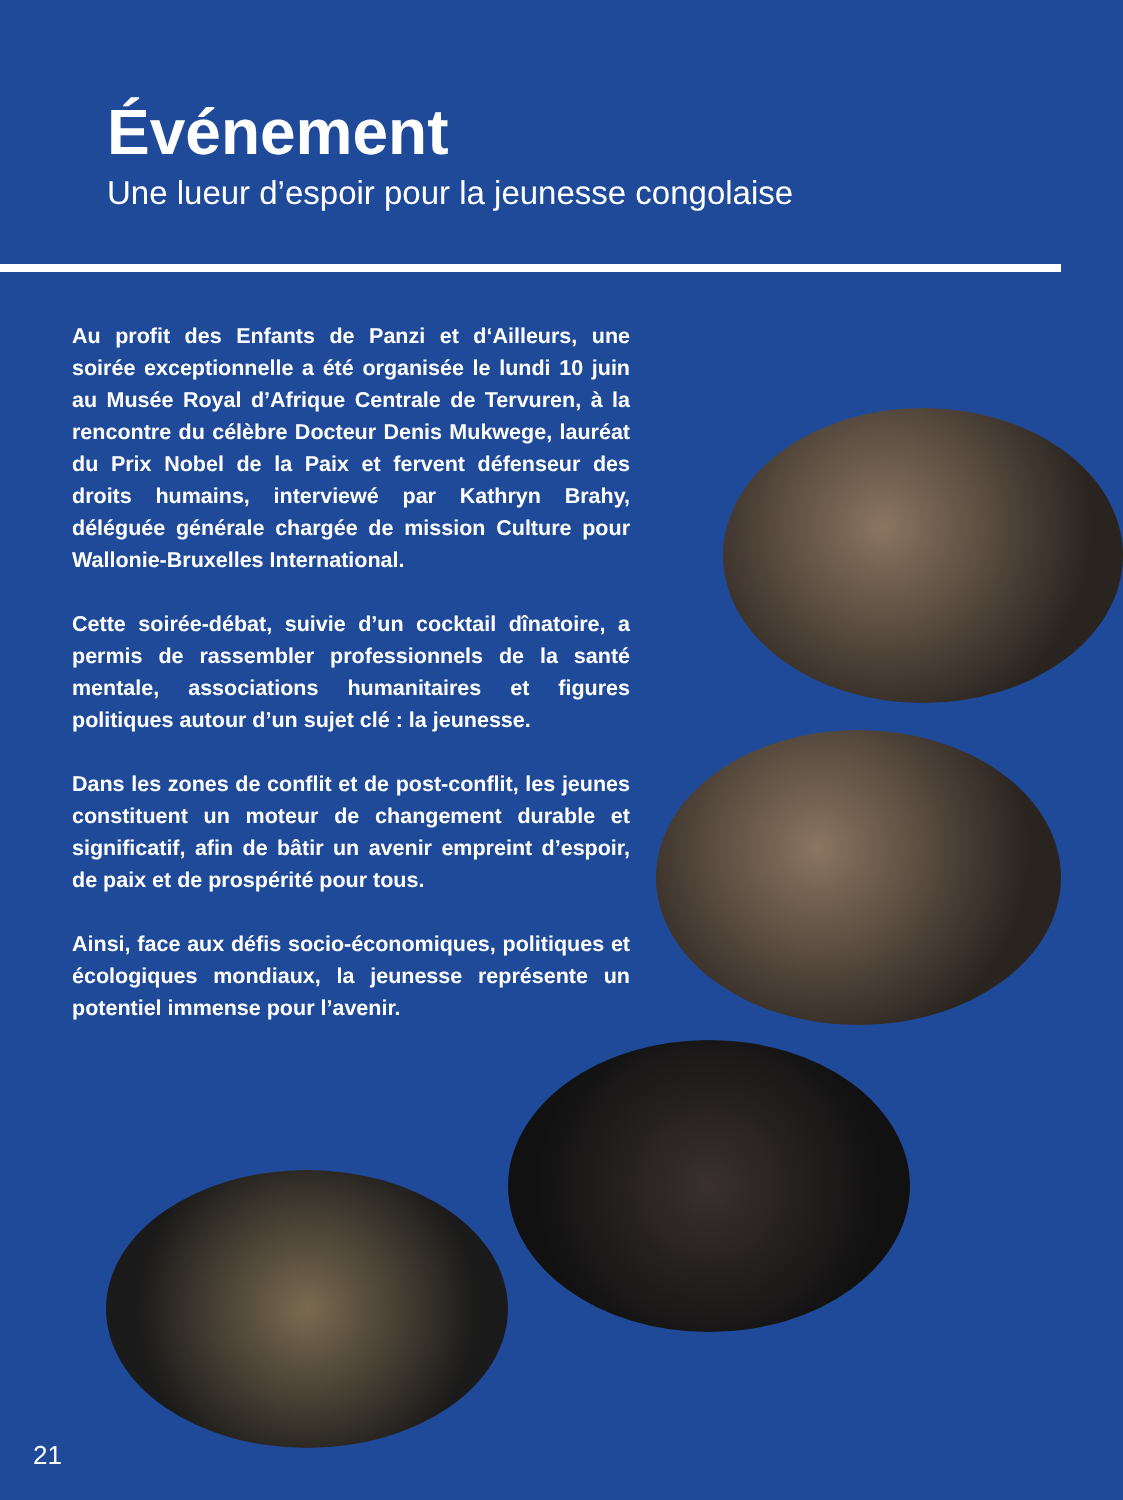Événement
Une lueur d’espoir pour la jeunesse congolaise
Au profit des Enfants de Panzi et d‘Ailleurs, une soirée exceptionnelle a été organisée le lundi 10 juin au Musée Royal d’Afrique Centrale de Tervuren, à la rencontre du célèbre Docteur Denis Mukwege, lauréat du Prix Nobel de la Paix et fervent défenseur des droits humains, interviewé par Kathryn Brahy, déléguée générale chargée de mission Culture pour Wallonie-Bruxelles International.
Cette soirée-débat, suivie d’un cocktail dînatoire, a permis de rassembler professionnels de la santé mentale, associations humanitaires et figures politiques autour d’un sujet clé : la jeunesse.
Dans les zones de conflit et de post-conflit, les jeunes constituent un moteur de changement durable et significatif, afin de bâtir un avenir empreint d’espoir, de paix et de prospérité pour tous.
Ainsi, face aux défis socio-économiques, politiques et écologiques mondiaux, la jeunesse représente un potentiel immense pour l’avenir.
21